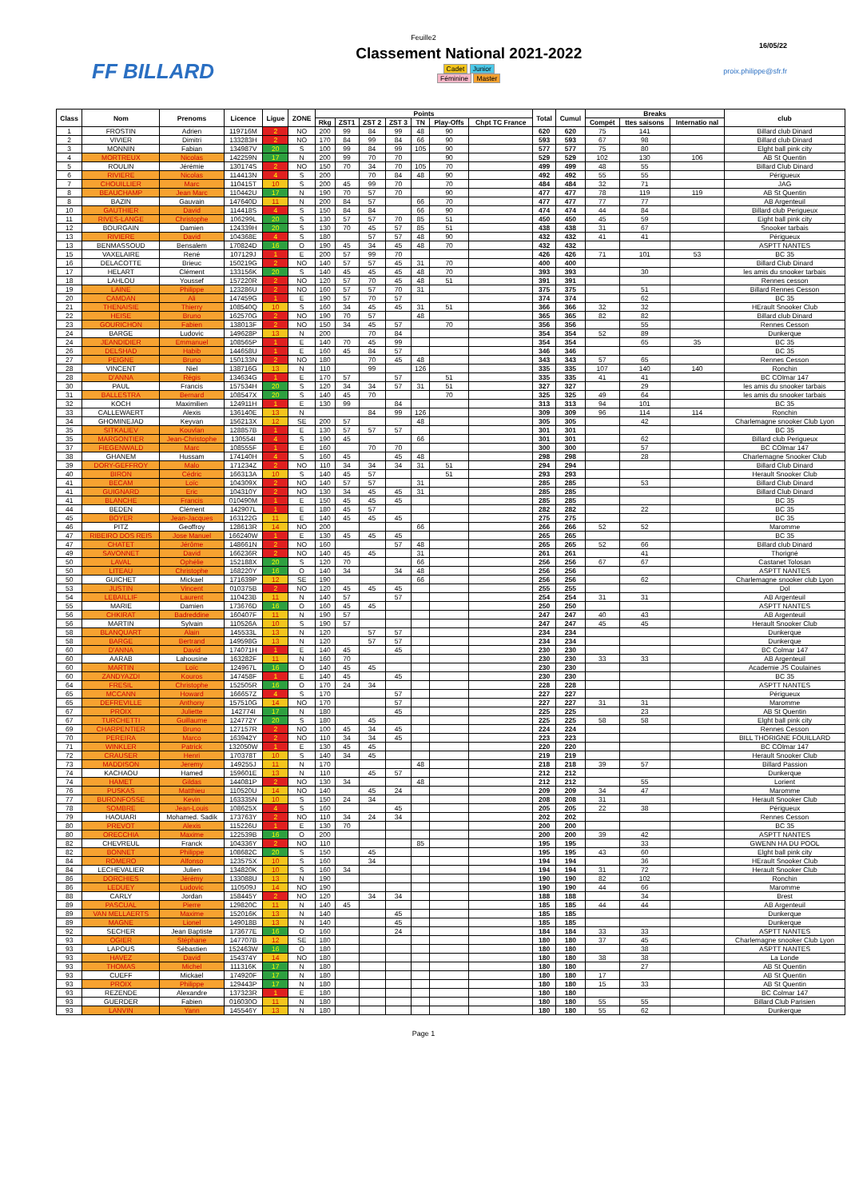Feuille2
FF BILLARD
Classement National 2021-2022
Cadet Junior
Féminine Master
16/05/22
proix.philippe@sfr.fr
| Class | Nom | Prenoms | Licence | Ligue | ZONE | Points | | | | | | | Total | Cumul | Breaks | | | club |
| --- | --- | --- | --- | --- | --- | --- | --- | --- | --- | --- | --- | --- | --- | --- | --- | --- | --- | --- |
| | | | | | | Rkg | ZST1 | ZST 2 | ZST 3 | TN | Play-Offs | Chpt TC France | | | Compét | ttes saisons | Internatio nal | |
| 1 | FROSTIN | Adrien | 119716M | 2 | NO | 200 | 99 | 84 | 99 | 48 | 90 | | 620 | 620 | 75 | 141 | | Billard club Dinard |
| 2 | VIVIER | Dimitri | 133283H | 2 | NO | 170 | 84 | 99 | 84 | 66 | 90 | | 593 | 593 | 67 | 98 | | Billard club Dinard |
| 3 | MONNIN | Fabian | 134987V | 20 | S | 100 | 99 | 84 | 99 | 105 | 90 | | 577 | 577 | 75 | 80 | | Elght ball pink city |
| 4 | MORTREUX | Nicolas | 142259N | 17 | N | 200 | 99 | 70 | 70 | | 90 | | 529 | 529 | 102 | 130 | 106 | AB St Quentin |
| 5 | ROULIN | Jérémie | 130174S | 2 | NO | 150 | 70 | 34 | 70 | 105 | 70 | | 499 | 499 | 48 | 55 | | Billard Club Dinard |
| 6 | RIVIERE | Nicolas | 114413N | 4 | S | 200 | | 70 | 84 | 48 | 90 | | 492 | 492 | 55 | 55 | | Périgueux |
| 7 | CHOUILLIER | Marc | 110415T | 10 | S | 200 | 45 | 99 | 70 | | 70 | | 484 | 484 | 32 | 71 | | JAG |
| 8 | BEAUCHAMP | Jean Marc | 110442U | 17 | N | 190 | 70 | 57 | 70 | | 90 | | 477 | 477 | 78 | 119 | 119 | AB St Quentin |
| 8 | BAZIN | Gauvain | 147640D | 11 | N | 200 | 84 | 57 | | 66 | 70 | | 477 | 477 | 77 | 77 | | AB Argenteuil |
| 10 | GAUTHIER | David | 114418S | 4 | S | 150 | 84 | 84 | | 66 | 90 | | 474 | 474 | 44 | 84 | | Billard club Perigueux |
| 11 | RIVES-LANGE | Christophe | 106299L | 20 | S | 130 | 57 | 57 | 70 | 85 | 51 | | 450 | 450 | 45 | 59 | | Eight ball pink city |
| 12 | BOURGAIN | Damien | 124339H | 20 | S | 130 | 70 | 45 | 57 | 85 | 51 | | 438 | 438 | 31 | 67 | | Snooker tarbais |
| 13 | RIVIERE | David | 104368E | 4 | S | 180 | | 57 | 57 | 48 | 90 | | 432 | 432 | 41 | 41 | | Périgueux |
| 13 | BENMASSOUD | Bensalem | 170824D | 16 | O | 190 | 45 | 34 | 45 | 48 | 70 | | 432 | 432 | | | | ASPTT NANTES |
| 15 | VAXELAIRE | René | 107129J | 1 | E | 200 | 57 | 99 | 70 | | | | 426 | 426 | 71 | 101 | 53 | BC 35 |
| 16 | DELACOTTE | Brieuc | 150219G | 2 | NO | 140 | 57 | 57 | 45 | 31 | 70 | | 400 | 400 | | | | Billard Club Dinard |
| 17 | HELART | Clément | 133156K | 20 | S | 140 | 45 | 45 | 45 | 48 | 70 | | 393 | 393 | | 30 | | les amis du snooker tarbais |
| 18 | LAHLOU | Youssef | 157220R | 2 | NO | 120 | 57 | 70 | 45 | 48 | 51 | | 391 | 391 | | | | Rennes cesson |
| 19 | LAINE | Philippe | 123286U | 2 | NO | 160 | 57 | 57 | 70 | 31 | | | 375 | 375 | | 51 | | Billard Rennes Cesson |
| 20 | CAMDAN | Ali | 147459G | 1 | E | 190 | 57 | 70 | 57 | | | | 374 | 374 | | 62 | | BC 35 |
| 21 | THENAISIE | Thierry | 108540Q | 10 | S | 160 | 34 | 45 | 45 | 31 | 51 | | 366 | 366 | 32 | 32 | | HErault Snooker Club |
| 22 | HEISE | Bruno | 162570G | 2 | NO | 190 | 70 | 57 | | 48 | | | 365 | 365 | 82 | 82 | | Billard club Dinard |
| 23 | GOURICHON | Fabien | 138013F | 2 | NO | 150 | 34 | 45 | 57 | | 70 | | 356 | 356 | | 55 | | Rennes Cesson |
| 24 | BARGE | Ludovic | 149628P | 13 | N | 200 | | 70 | 84 | | | | 354 | 354 | 52 | 89 | | Dunkerque |
| 24 | JEANDIDIER | Emmanuel | 108565P | 1 | E | 140 | 70 | 45 | 99 | | | | 354 | 354 | | 65 | 35 | BC 35 |
| 26 | DELSHAD | Habib | 144658U | 1 | E | 160 | 45 | 84 | 57 | | | | 346 | 346 | | | | BC 35 |
| 27 | PEIGNE | Bruno | 150133N | 2 | NO | 180 | | 70 | 45 | 48 | | | 343 | 343 | 57 | 65 | | Rennes Cesson |
| 28 | VINCENT | Niel | 138716G | 13 | N | 110 | | 99 | | 126 | | | 335 | 335 | 107 | 140 | 140 | Ronchin |
| 28 | D'ANNA | Régis | 134634G | 1 | E | 170 | 57 | | 57 | | 51 | | 335 | 335 | 41 | 41 | | BC COlmar 147 |
| 30 | PAUL | Francis | 157534H | 20 | S | 120 | 34 | 34 | 57 | 31 | 51 | | 327 | 327 | | 29 | | les amis du snooker tarbais |
| 31 | BALLESTRA | Bernard | 108547X | 20 | S | 140 | 45 | 70 | | | 70 | | 325 | 325 | 49 | 64 | | les amis du snooker tarbais |
| 32 | KOCH | Maximilien | 124911H | 1 | E | 130 | 99 | | 84 | | | | 313 | 313 | 94 | 101 | | BC 35 |
| 33 | CALLEWAERT | Alexis | 136140E | 13 | N | | | 84 | 99 | 126 | | | 309 | 309 | 96 | 114 | 114 | Ronchin |
| 34 | GHOMINEJAD | Keyvan | 156213X | 12 | SE | 200 | 57 | | | 48 | | | 305 | 305 | | 42 | | Charlemagne snooker Club Lyon |
| 35 | SITKALIEV | Kouvlan | 128857B | 1 | E | 130 | 57 | 57 | 57 | | | | 301 | 301 | | | | BC 35 |
| 35 | MARGONTIER | Jean-Christophe | 130554I | 4 | S | 190 | 45 | | | 66 | | | 301 | 301 | | 62 | | Billard club Perigueux |
| 37 | FIEGENWALD | Marc | 108555F | 1 | E | 160 | | 70 | 70 | | | | 300 | 300 | | 57 | | BC COlmar 147 |
| 38 | GHANEM | Hussam | 174140H | 4 | S | 160 | 45 | | 45 | 48 | | | 298 | 298 | | 28 | | Charlemagne Snooker Club |
| 39 | DORY-GEFFROY | Malo | 171234Z | 2 | NO | 110 | 34 | 34 | 34 | 31 | 51 | | 294 | 294 | | | | Billard Club Dinard |
| 40 | BIRON | Cédric | 166313A | 10 | S | 140 | 45 | 57 | | | 51 | | 293 | 293 | | | | Herault Snooker Club |
| 41 | BECAM | Loïc | 104309X | 2 | NO | 140 | 57 | 57 | | 31 | | | 285 | 285 | | 53 | | Billard Club Dinard |
| 41 | GUIGNARD | Eric | 104310Y | 2 | NO | 130 | 34 | 45 | 45 | 31 | | | 285 | 285 | | | | Billard Club Dinard |
| 41 | BLANCHE | Francis | 010490M | 1 | E | 150 | 45 | 45 | 45 | | | | 285 | 285 | | | | BC 35 |
| 44 | BEDEN | Clément | 142907L | 1 | E | 180 | 45 | 57 | | | | | 282 | 282 | | 22 | | BC 35 |
| 45 | BOYER | Jean-Jacques | 163122G | 11 | E | 140 | 45 | 45 | 45 | | | | 275 | 275 | | | | BC 35 |
| 46 | PITZ | Geoffroy | 128613R | 14 | NO | 200 | | | | 66 | | | 266 | 266 | 52 | 52 | | Maromme |
| 47 | RIBEIRO DOS REIS | Jose Manuel | 166240W | 1 | E | 130 | 45 | 45 | 45 | | | | 265 | 265 | | | | BC 35 |
| 47 | CHATET | Jérôme | 148661N | 2 | NO | 160 | | | 57 | 48 | | | 265 | 265 | 52 | 66 | | Billard club Dinard |
| 49 | SAVONNET | David | 166236R | 2 | NO | 140 | 45 | 45 | | 31 | | | 261 | 261 | | 41 | | Thorigné |
| 50 | LAVAL | Ophélie | 152188X | 20 | S | 120 | 70 | | | 66 | | | 256 | 256 | 67 | 67 | | Castanet Tolosan |
| 50 | LITEAU | Christophe | 168220Y | 16 | O | 140 | 34 | | 34 | 48 | | | 256 | 256 | | | | ASPTT NANTES |
| 50 | GUICHET | Mickael | 171639P | 12 | SE | 190 | | | | 66 | | | 256 | 256 | | 62 | | Charlemagne snooker club Lyon |
| 53 | JUSTIN | Vincent | 010375B | 2 | NO | 120 | 45 | 45 | 45 | | | | 255 | 255 | | | | Dol |
| 54 | LEBAILLIF | Laurent | 110423B | 11 | N | 140 | 57 | | 57 | | | | 254 | 254 | 31 | 31 | | AB Argenteuil |
| 55 | MARIE | Damien | 173676D | 16 | O | 160 | 45 | 45 | | | | | 250 | 250 | | | | ASPTT NANTES |
| 56 | CHKIRAT | Badreddine | 160407F | 11 | N | 190 | 57 | | | | | | 247 | 247 | 40 | 43 | | AB Argenteuil |
| 56 | MARTIN | Sylvain | 110526A | 10 | S | 190 | 57 | | | | | | 247 | 247 | 45 | 45 | | Herault Snooker Club |
| 58 | BLANQUART | Alain | 145533L | 13 | N | 120 | | 57 | 57 | | | | 234 | 234 | | | | Dunkerque |
| 58 | BARGE | Bertrand | 149598G | 13 | N | 120 | | 57 | 57 | | | | 234 | 234 | | | | Dunkerque |
| 60 | D'ANNA | David | 174071H | 1 | E | 140 | 45 | | 45 | | | | 230 | 230 | | | | BC Colmar 147 |
| 60 | AARAB | Lahousine | 163282F | 11 | N | 160 | 70 | | | | | | 230 | 230 | 33 | 33 | | AB Argenteuil |
| 60 | MARTIN | Loïc | 124967L | 16 | O | 140 | 45 | 45 | | | | | 230 | 230 | | | | Academie JS Coulaines |
| 60 | ZANDYAZDI | Kouros | 147458F | 1 | E | 140 | 45 | | 45 | | | | 230 | 230 | | | | BC 35 |
| 64 | FRESIL | Christophe | 152505R | 16 | O | 170 | 24 | 34 | | | | | 228 | 228 | | | | ASPTT NANTES |
| 65 | MCCANN | Howard | 166657Z | 4 | S | 170 | | | 57 | | | | 227 | 227 | | | | Périgueux |
| 65 | DEFREVILLE | Anthony | 157510G | 14 | NO | 170 | | | 57 | | | | 227 | 227 | 31 | 31 | | Maromme |
| 67 | PROIX | Juliette | 142774I | 17 | N | 180 | | | 45 | | | | 225 | 225 | | 23 | | AB St Quentin |
| 67 | TURCHETTI | Guillaume | 124772Y | 20 | S | 180 | | 45 | | | | | 225 | 225 | 58 | 58 | | Elght ball pink city |
| 69 | CHARPENTIER | Bruno | 127157R | 2 | NO | 100 | 45 | 34 | 45 | | | | 224 | 224 | | | | Rennes Cesson |
| 70 | PEREIRA | Marco | 163942Y | 2 | NO | 110 | 34 | 34 | 45 | | | | 223 | 223 | | | | BILL THORIGNE FOUILLARD |
| 71 | WINKLER | Patrick | 132050W | 1 | E | 130 | 45 | 45 | | | | | 220 | 220 | | | | BC COlmar 147 |
| 72 | CRAUSER | Henri | 170378T | 10 | S | 140 | 34 | 45 | | | | | 219 | 219 | | | | Herault Snooker Club |
| 73 | MADDISON | Jeremy | 149255J | 11 | N | 170 | | | | 48 | | | 218 | 218 | 39 | 57 | | Billard Passion |
| 74 | KACHAOU | Hamed | 159601E | 13 | N | 110 | | 45 | 57 | | | | 212 | 212 | | | | Dunkerque |
| 74 | HAMET | Gildas | 144081P | 2 | NO | 130 | 34 | | | 48 | | | 212 | 212 | | 55 | | Lorient |
| 76 | PUSKAS | Matthieu | 110520U | 14 | NO | 140 | | 45 | 24 | | | | 209 | 209 | 34 | 47 | | Maromme |
| 77 | BURONFOSSE | Kevin | 163335N | 10 | S | 150 | 24 | 34 | | | | | 208 | 208 | 31 | | | Herault Snooker Club |
| 78 | SOMBRE | Jean-Louis | 108625X | 4 | S | 160 | | | 45 | | | | 205 | 205 | 22 | 38 | | Périgueux |
| 79 | HAOUARI | Mohamed. Sadik | 173763Y | 2 | NO | 110 | 34 | 24 | 34 | | | | 202 | 202 | | | | Rennes Cesson |
| 80 | PREVOT | Alexis | 115226U | 1 | E | 130 | 70 | | | | | | 200 | 200 | | | | BC 35 |
| 80 | ORECCHIA | Maxime | 122539B | 16 | O | 200 | | | | | | | 200 | 200 | 39 | 42 | | ASPTT NANTES |
| 82 | CHEVREUL | Franck | 104336Y | 2 | NO | 110 | | | | 85 | | | 195 | 195 | | 33 | | GWENN HA DU POOL |
| 82 | BONNET | Philippe | 108682C | 20 | S | 150 | | 45 | | | | | 195 | 195 | 43 | 60 | | Elght ball pink city |
| 84 | ROMERO | Alfonso | 123575X | 10 | S | 160 | | 34 | | | | | 194 | 194 | | 36 | | HErault Snooker Club |
| 84 | LECHEVALIER | Julien | 134820K | 10 | S | 160 | 34 | | | | | | 194 | 194 | 31 | 72 | | Herault Snooker Club |
| 86 | DORCHIES | Jérémy | 133088U | 13 | N | 190 | | | | | | | 190 | 190 | 82 | 102 | | Ronchin |
| 86 | LEDUEY | Ludovic | 110509J | 14 | NO | 190 | | | | | | | 190 | 190 | 44 | 66 | | Maromme |
| 88 | CARLY | Jordan | 158445Y | 2 | NO | 120 | | 34 | 34 | | | | 188 | 188 | | 34 | | Brest |
| 89 | PASCUAL | Pierre | 129820C | 11 | N | 140 | 45 | | | | | | 185 | 185 | 44 | 44 | | AB Argenteuil |
| 89 | VAN MELLAERTS | Maxime | 152016K | 13 | N | 140 | | | 45 | | | | 185 | 185 | | | | Dunkerque |
| 89 | MAGNE | Lionel | 149018B | 13 | N | 140 | | | 45 | | | | 185 | 185 | | | | Dunkerque |
| 92 | SECHER | Jean Baptiste | 173677E | 16 | O | 160 | | | 24 | | | | 184 | 184 | 33 | 33 | | ASPTT NANTES |
| 93 | OGIER | Stéphane | 147707B | 12 | SE | 180 | | | | | | | 180 | 180 | 37 | 45 | | Charlemagne snooker Club Lyon |
| 93 | LAPOUS | Sébastien | 152463W | 16 | O | 180 | | | | | | | 180 | 180 | | 38 | | ASPTT NANTES |
| 93 | HAVEZ | David | 154374Y | 14 | NO | 180 | | | | | | | 180 | 180 | 38 | 38 | | La Londe |
| 93 | THOMAS | Michel | 111316K | 17 | N | 180 | | | | | | | 180 | 180 | | 27 | | AB St Quentin |
| 93 | CUEFF | Mickael | 174920F | 17 | N | 180 | | | | | | | 180 | 180 | 17 | | | AB St Quentin |
| 93 | PROIX | Philippe | 129443P | 17 | N | 180 | | | | | | | 180 | 180 | 15 | 33 | | AB St Quentin |
| 93 | REZENDE | Alexandre | 137323R | 1 | E | 180 | | | | | | | 180 | 180 | | | | BC Colmar 147 |
| 93 | GUERDER | Fabien | 016030O | 11 | N | 180 | | | | | | | 180 | 180 | 55 | 55 | | Billard Club Parisien |
| 93 | LANVIN | Yann | 145546Y | 13 | N | 180 | | | | | | | 180 | 180 | 55 | 62 | | Dunkerque |
Page 1